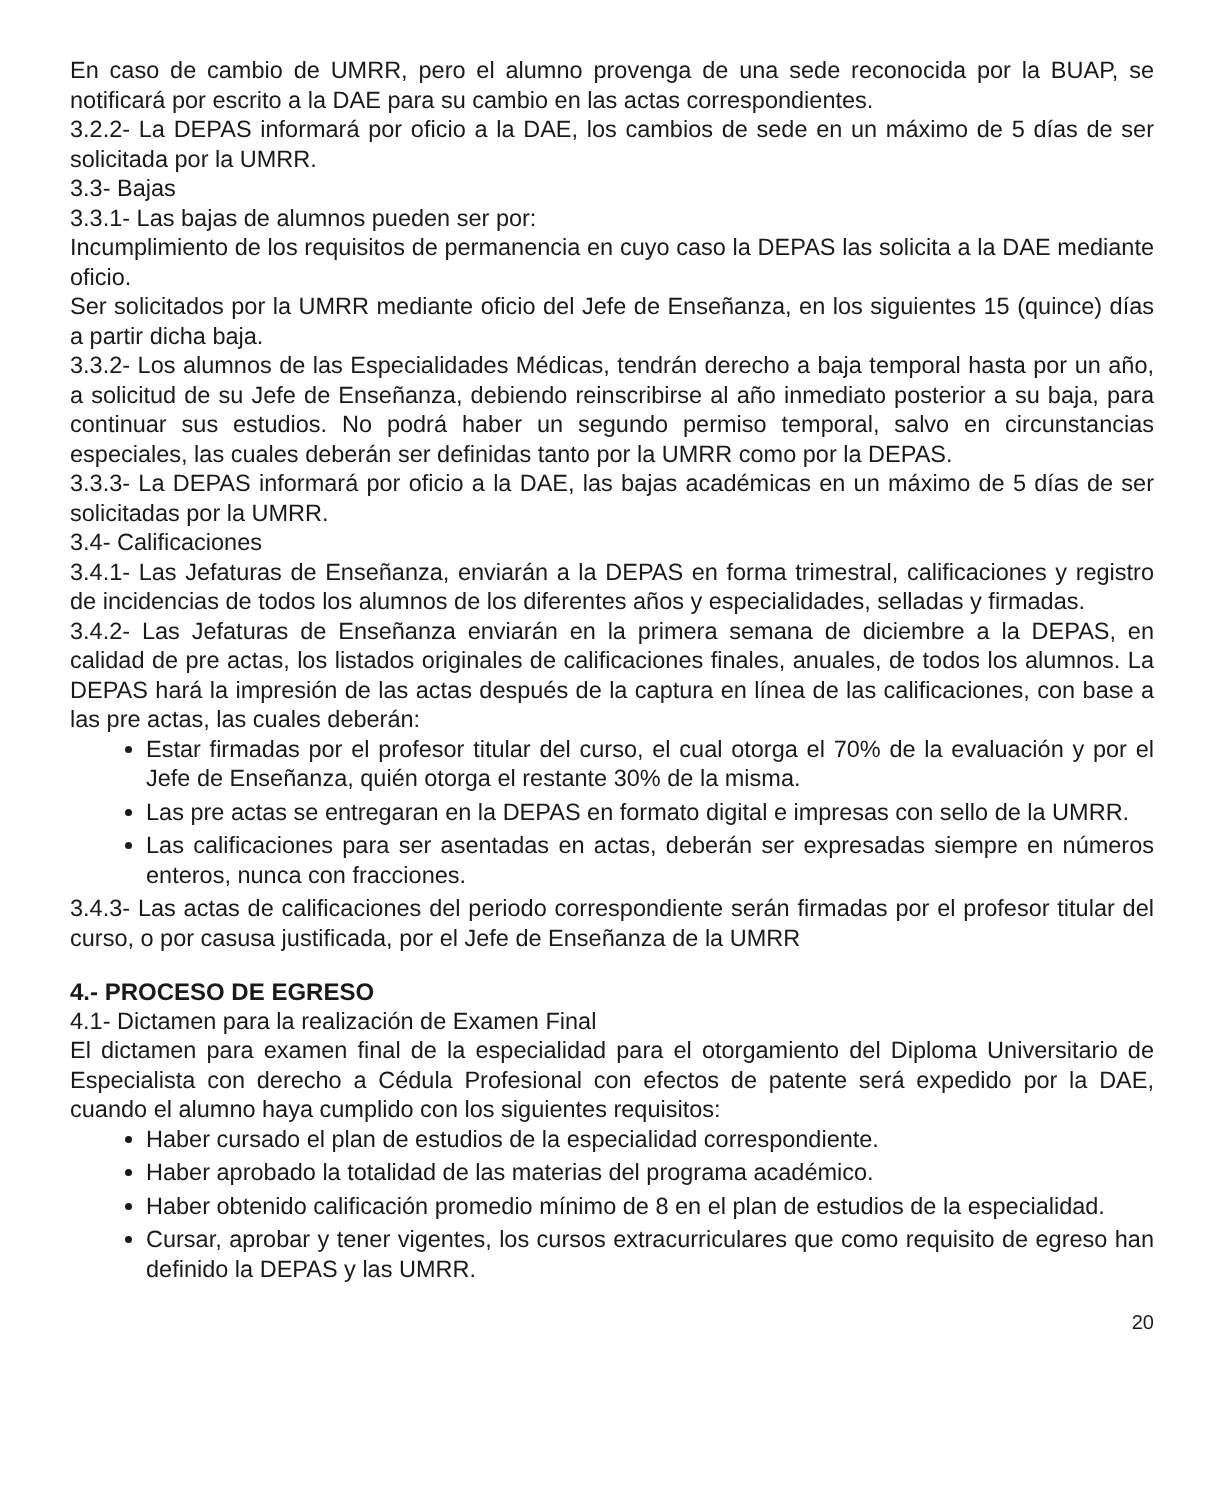En caso de cambio de UMRR, pero el alumno provenga de una sede reconocida por la BUAP, se notificará por escrito a la DAE para su cambio en las actas correspondientes.
3.2.2- La DEPAS informará por oficio a la DAE, los cambios de sede en un máximo de 5 días de ser solicitada por la UMRR.
3.3- Bajas
3.3.1- Las bajas de alumnos pueden ser por:
Incumplimiento de los requisitos de permanencia en cuyo caso la DEPAS las solicita a la DAE mediante oficio.
Ser solicitados por la UMRR mediante oficio del Jefe de Enseñanza, en los siguientes 15 (quince) días a partir dicha baja.
3.3.2- Los alumnos de las Especialidades Médicas, tendrán derecho a baja temporal hasta por un año, a solicitud de su Jefe de Enseñanza, debiendo reinscribirse al año inmediato posterior a su baja, para continuar sus estudios. No podrá haber un segundo permiso temporal, salvo en circunstancias especiales, las cuales deberán ser definidas tanto por la UMRR como por la DEPAS.
3.3.3- La DEPAS informará por oficio a la DAE, las bajas académicas en un máximo de 5 días de ser solicitadas por la UMRR.
3.4- Calificaciones
3.4.1- Las Jefaturas de Enseñanza, enviarán a la DEPAS en forma trimestral, calificaciones y registro de incidencias de todos los alumnos de los diferentes años y especialidades, selladas y firmadas.
3.4.2- Las Jefaturas de Enseñanza enviarán en la primera semana de diciembre a la DEPAS, en calidad de pre actas, los listados originales de calificaciones finales, anuales, de todos los alumnos. La DEPAS hará la impresión de las actas después de la captura en línea de las calificaciones, con base a las pre actas, las cuales deberán:
Estar firmadas por el profesor titular del curso, el cual otorga el 70% de la evaluación y por el Jefe de Enseñanza, quién otorga el restante 30% de la misma.
Las pre actas se entregaran en la DEPAS en formato digital e impresas con sello de la UMRR.
Las calificaciones para ser asentadas en actas, deberán ser expresadas siempre en números enteros, nunca con fracciones.
3.4.3- Las actas de calificaciones del periodo correspondiente serán firmadas por el profesor titular del curso, o por casusa justificada, por el Jefe de Enseñanza de la UMRR
4.- PROCESO DE EGRESO
4.1- Dictamen para la realización de Examen Final
El dictamen para examen final de la especialidad para el otorgamiento del Diploma Universitario de Especialista con derecho a Cédula Profesional con efectos de patente será expedido por la DAE, cuando el alumno haya cumplido con los siguientes requisitos:
Haber cursado el plan de estudios de la especialidad correspondiente.
Haber aprobado la totalidad de las materias del programa académico.
Haber obtenido calificación promedio mínimo de 8 en el plan de estudios de la especialidad.
Cursar, aprobar y tener vigentes, los cursos extracurriculares que como requisito de egreso han definido la DEPAS y las UMRR.
20